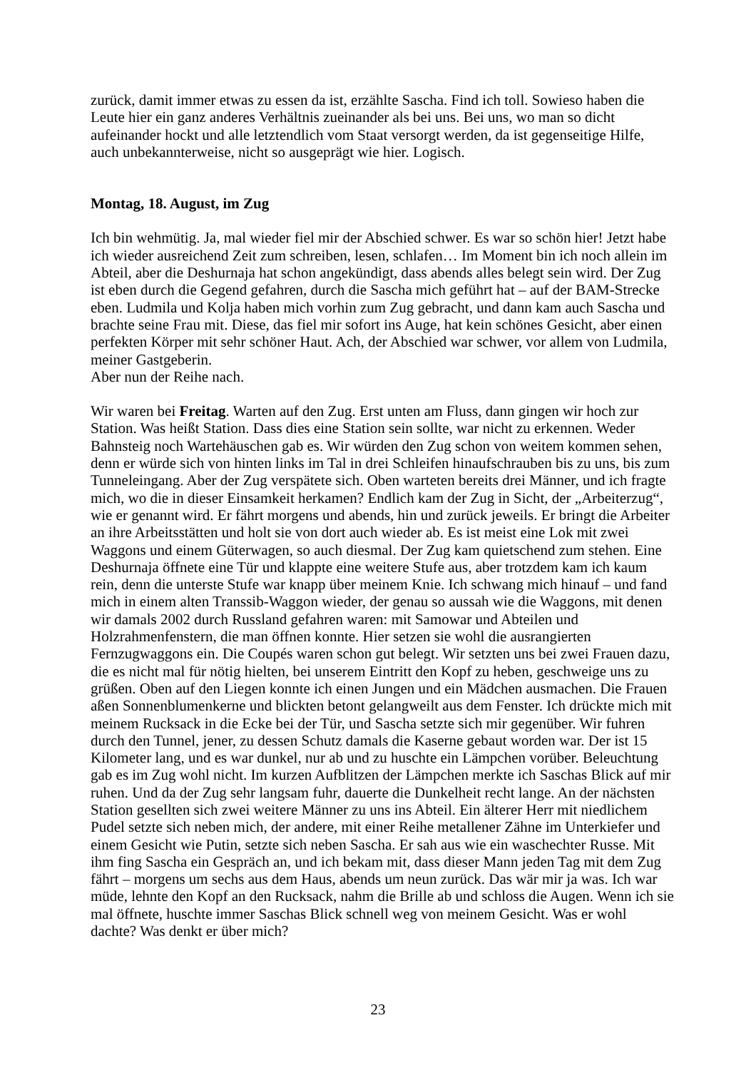zurück, damit immer etwas zu essen da ist, erzählte Sascha. Find ich toll. Sowieso haben die Leute hier ein ganz anderes Verhältnis zueinander als bei uns. Bei uns, wo man so dicht aufeinander hockt und alle letztendlich vom Staat versorgt werden, da ist gegenseitige Hilfe, auch unbekannterweise, nicht so ausgeprägt wie hier. Logisch.
Montag, 18. August, im Zug
Ich bin wehmütig. Ja, mal wieder fiel mir der Abschied schwer. Es war so schön hier! Jetzt habe ich wieder ausreichend Zeit zum schreiben, lesen, schlafen… Im Moment bin ich noch allein im Abteil, aber die Deshurnaja hat schon angekündigt, dass abends alles belegt sein wird. Der Zug ist eben durch die Gegend gefahren, durch die Sascha mich geführt hat – auf der BAM-Strecke eben. Ludmila und Kolja haben mich vorhin zum Zug gebracht, und dann kam auch Sascha und brachte seine Frau mit. Diese, das fiel mir sofort ins Auge, hat kein schönes Gesicht, aber einen perfekten Körper mit sehr schöner Haut. Ach, der Abschied war schwer, vor allem von Ludmila, meiner Gastgeberin.
Aber nun der Reihe nach.
Wir waren bei Freitag. Warten auf den Zug. Erst unten am Fluss, dann gingen wir hoch zur Station. Was heißt Station. Dass dies eine Station sein sollte, war nicht zu erkennen. Weder Bahnsteig noch Wartehäuschen gab es. Wir würden den Zug schon von weitem kommen sehen, denn er würde sich von hinten links im Tal in drei Schleifen hinaufschrauben bis zu uns, bis zum Tunneleingang. Aber der Zug verspätete sich. Oben warteten bereits drei Männer, und ich fragte mich, wo die in dieser Einsamkeit herkamen? Endlich kam der Zug in Sicht, der „Arbeiterzug“, wie er genannt wird. Er fährt morgens und abends, hin und zurück jeweils. Er bringt die Arbeiter an ihre Arbeitsstätten und holt sie von dort auch wieder ab. Es ist meist eine Lok mit zwei Waggons und einem Güterwagen, so auch diesmal. Der Zug kam quietschend zum stehen. Eine Deshurnaja öffnete eine Tür und klappte eine weitere Stufe aus, aber trotzdem kam ich kaum rein, denn die unterste Stufe war knapp über meinem Knie. Ich schwang mich hinauf – und fand mich in einem alten Transsib-Waggon wieder, der genau so aussah wie die Waggons, mit denen wir damals 2002 durch Russland gefahren waren: mit Samowar und Abteilen und Holzrahmenfenstern, die man öffnen konnte. Hier setzen sie wohl die ausrangierten Fernzugwaggons ein. Die Coupés waren schon gut belegt. Wir setzten uns bei zwei Frauen dazu, die es nicht mal für nötig hielten, bei unserem Eintritt den Kopf zu heben, geschweige uns zu grüßen. Oben auf den Liegen konnte ich einen Jungen und ein Mädchen ausmachen. Die Frauen aßen Sonnenblumenkerne und blickten betont gelangweilt aus dem Fenster. Ich drückte mich mit meinem Rucksack in die Ecke bei der Tür, und Sascha setzte sich mir gegenüber. Wir fuhren durch den Tunnel, jener, zu dessen Schutz damals die Kaserne gebaut worden war. Der ist 15 Kilometer lang, und es war dunkel, nur ab und zu huschte ein Lämpchen vorüber. Beleuchtung gab es im Zug wohl nicht. Im kurzen Aufblitzen der Lämpchen merkte ich Saschas Blick auf mir ruhen. Und da der Zug sehr langsam fuhr, dauerte die Dunkelheit recht lange. An der nächsten Station gesellten sich zwei weitere Männer zu uns ins Abteil. Ein älterer Herr mit niedlichem Pudel setzte sich neben mich, der andere, mit einer Reihe metallener Zähne im Unterkiefer und einem Gesicht wie Putin, setzte sich neben Sascha. Er sah aus wie ein waschechter Russe. Mit ihm fing Sascha ein Gespräch an, und ich bekam mit, dass dieser Mann jeden Tag mit dem Zug fährt – morgens um sechs aus dem Haus, abends um neun zurück. Das wär mir ja was. Ich war müde, lehnte den Kopf an den Rucksack, nahm die Brille ab und schloss die Augen. Wenn ich sie mal öffnete, huschte immer Saschas Blick schnell weg von meinem Gesicht. Was er wohl dachte? Was denkt er über mich?
23